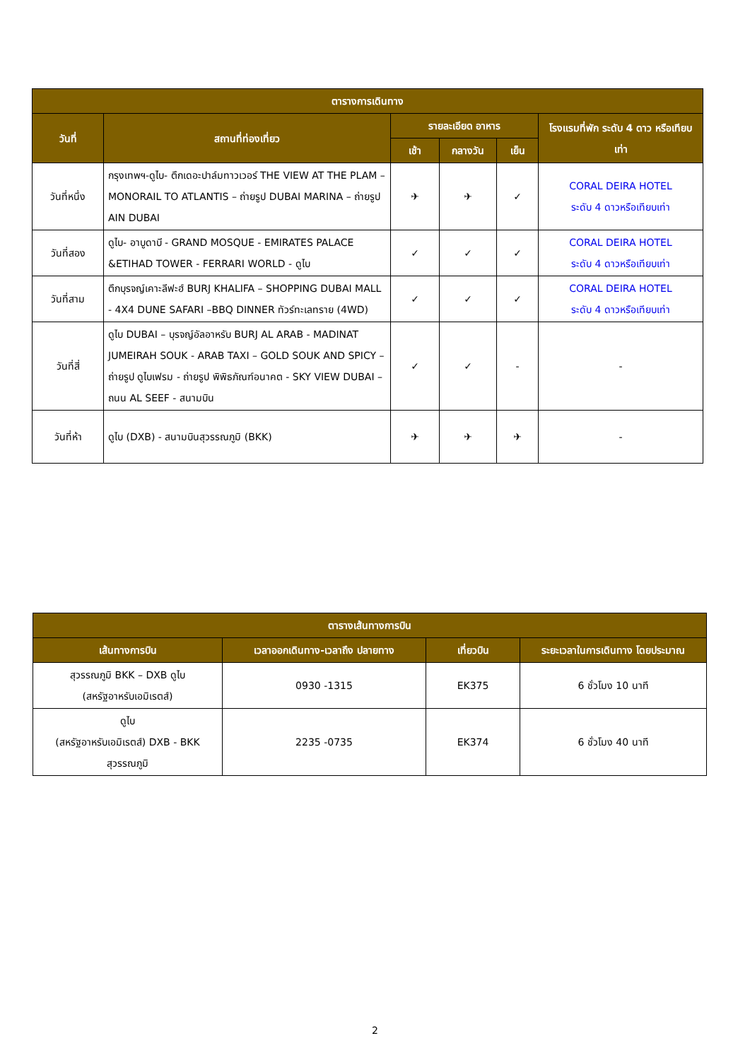| ตารางการเดินทาง | | | | | |
| --- | --- | --- | --- | --- | --- |
| วันที่ | สถานที่ท่องเที่ยว | รายละเอียด อาหาร | | | โรงแรมที่พัก ระดับ 4 ดาว หรือเทียบเท่า |
| | | เช้า | กลางวัน | เย็น | |
| วันที่หนึ่ง | กรุงเทพฯ-ดูไบ- ตึกเดอะปาล์มทาวเวอร์ THE VIEW AT THE PLAM – MONORAIL TO ATLANTIS – ถ่ายรูป DUBAI MARINA – ถ่ายรูป AIN DUBAI | ✈ | ✈ | ✓ | CORAL DEIRA HOTEL ระดับ 4 ดาวหรือเทียบเท่า |
| วันที่สอง | ดูไบ- อาบูดาบี - GRAND MOSQUE - EMIRATES PALACE &ETIHAD TOWER - FERRARI WORLD - ดูไบ | ✓ | ✓ | ✓ | CORAL DEIRA HOTEL ระดับ 4 ดาวหรือเทียบเท่า |
| วันที่สาม | ตึกบุรจญ์เคาะลีฟะฮ์ BURJ KHALIFA – SHOPPING DUBAI MALL - 4X4 DUNE SAFARI –BBQ DINNER ทัวร์ทะเลทราย (4WD) | ✓ | ✓ | ✓ | CORAL DEIRA HOTEL ระดับ 4 ดาวหรือเทียบเท่า |
| วันที่สี่ | ดูไบ DUBAI – บุรจญ์อัลอาหรับ BURJ AL ARAB - MADINAT JUMEIRAH SOUK - ARAB TAXI – GOLD SOUK AND SPICY –ถ่ายรูป ดูไบเฟรม - ถ่ายรูป พิพิธภัณฑ์อนาคต - SKY VIEW DUBAI – ถนน AL SEEF - สนามบิน | ✓ | ✓ | - | - |
| วันที่ห้า | ดูไบ (DXB) - สนามบินสุวรรณภูมิ (BKK) | ✈ | ✈ | ✈ | - |
| ตารางเส้นทางการบิน | | | |
| --- | --- | --- | --- |
| เส้นทางการบิน | เวลาออกเดินทาง-เวลาถึง ปลายทาง | เที่ยวบิน | ระยะเวลาในการเดินทาง โดยประมาณ |
| สุวรรณภูมิ BKK – DXB ดูไบ (สหรัฐอาหรับเอมิเรตส์) | 0930 -1315 | EK375 | 6 ชั่วโมง 10 นาที |
| ดูไบ (สหรัฐอาหรับเอมิเรตส์) DXB - BKK สุวรรณภูมิ | 2235 -0735 | EK374 | 6 ชั่วโมง 40 นาที |
2